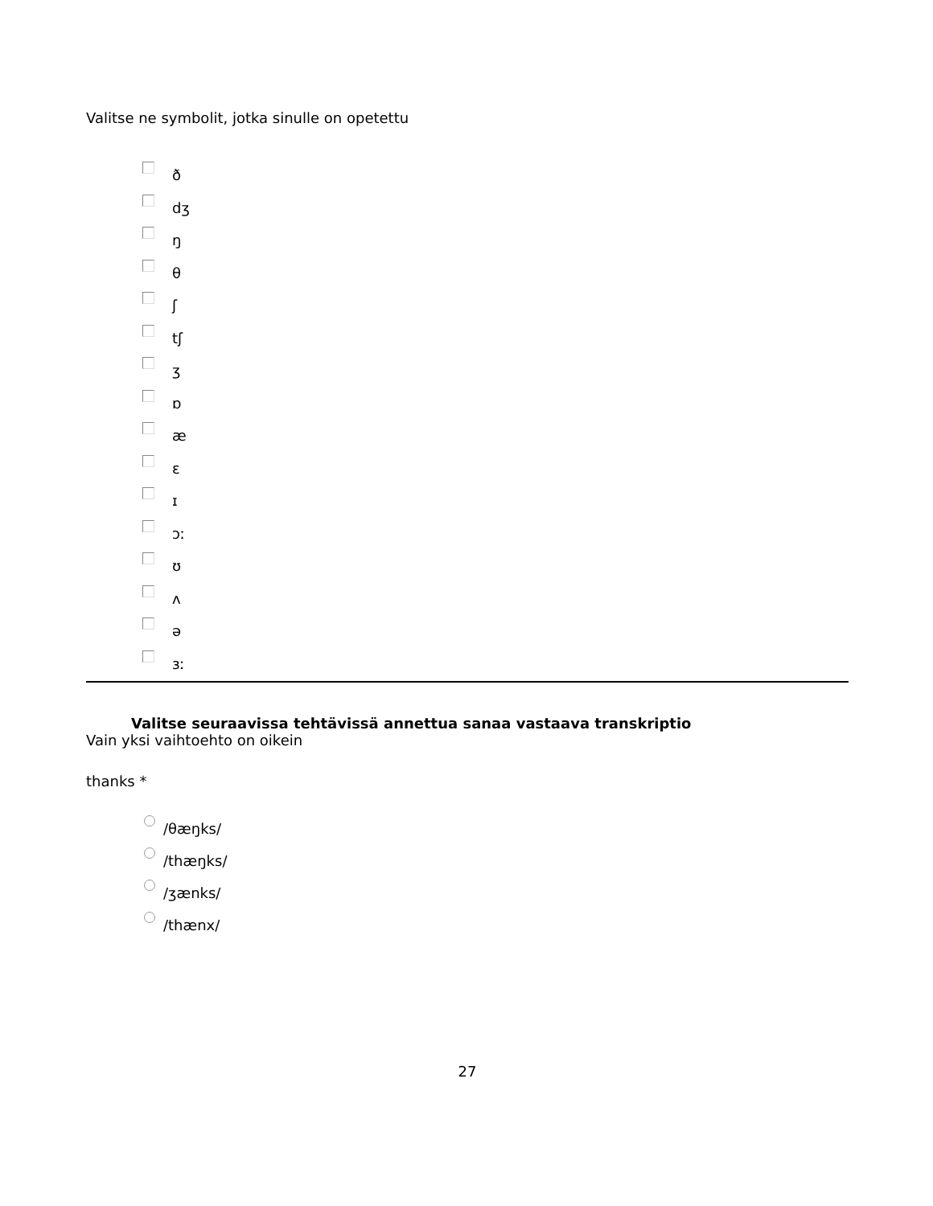Valitse ne symbolit, jotka sinulle on opetettu
ð
dʒ
ŋ
θ
ʃ
tʃ
ʒ
ɒ
æ
ɛ
ɪ
ɔː
ʊ
ʌ
ə
ɜː
Valitse seuraavissa tehtävissä annettua sanaa vastaava transkriptio
Vain yksi vaihtoehto on oikein
thanks *
/θæŋks/
/thæŋks/
/ʒænks/
/thænx/
27